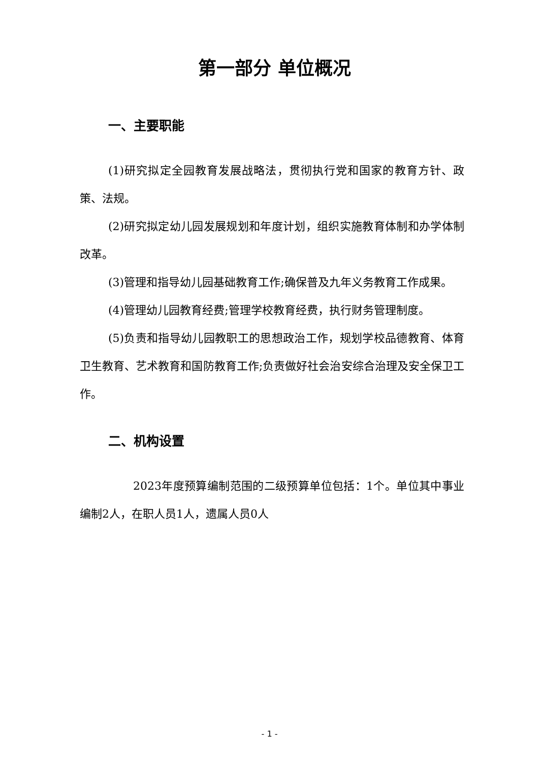第一部分 单位概况
一、主要职能
(1)研究拟定全园教育发展战略法，贯彻执行党和国家的教育方针、政策、法规。
(2)研究拟定幼儿园发展规划和年度计划，组织实施教育体制和办学体制改革。
(3)管理和指导幼儿园基础教育工作;确保普及九年义务教育工作成果。
(4)管理幼儿园教育经费;管理学校教育经费，执行财务管理制度。
(5)负责和指导幼儿园教职工的思想政治工作，规划学校品德教育、体育卫生教育、艺术教育和国防教育工作;负责做好社会治安综合治理及安全保卫工作。
二、机构设置
2023年度预算编制范围的二级预算单位包括：1个。单位其中事业编制2人，在职人员1人，遗属人员0人
- 1 -